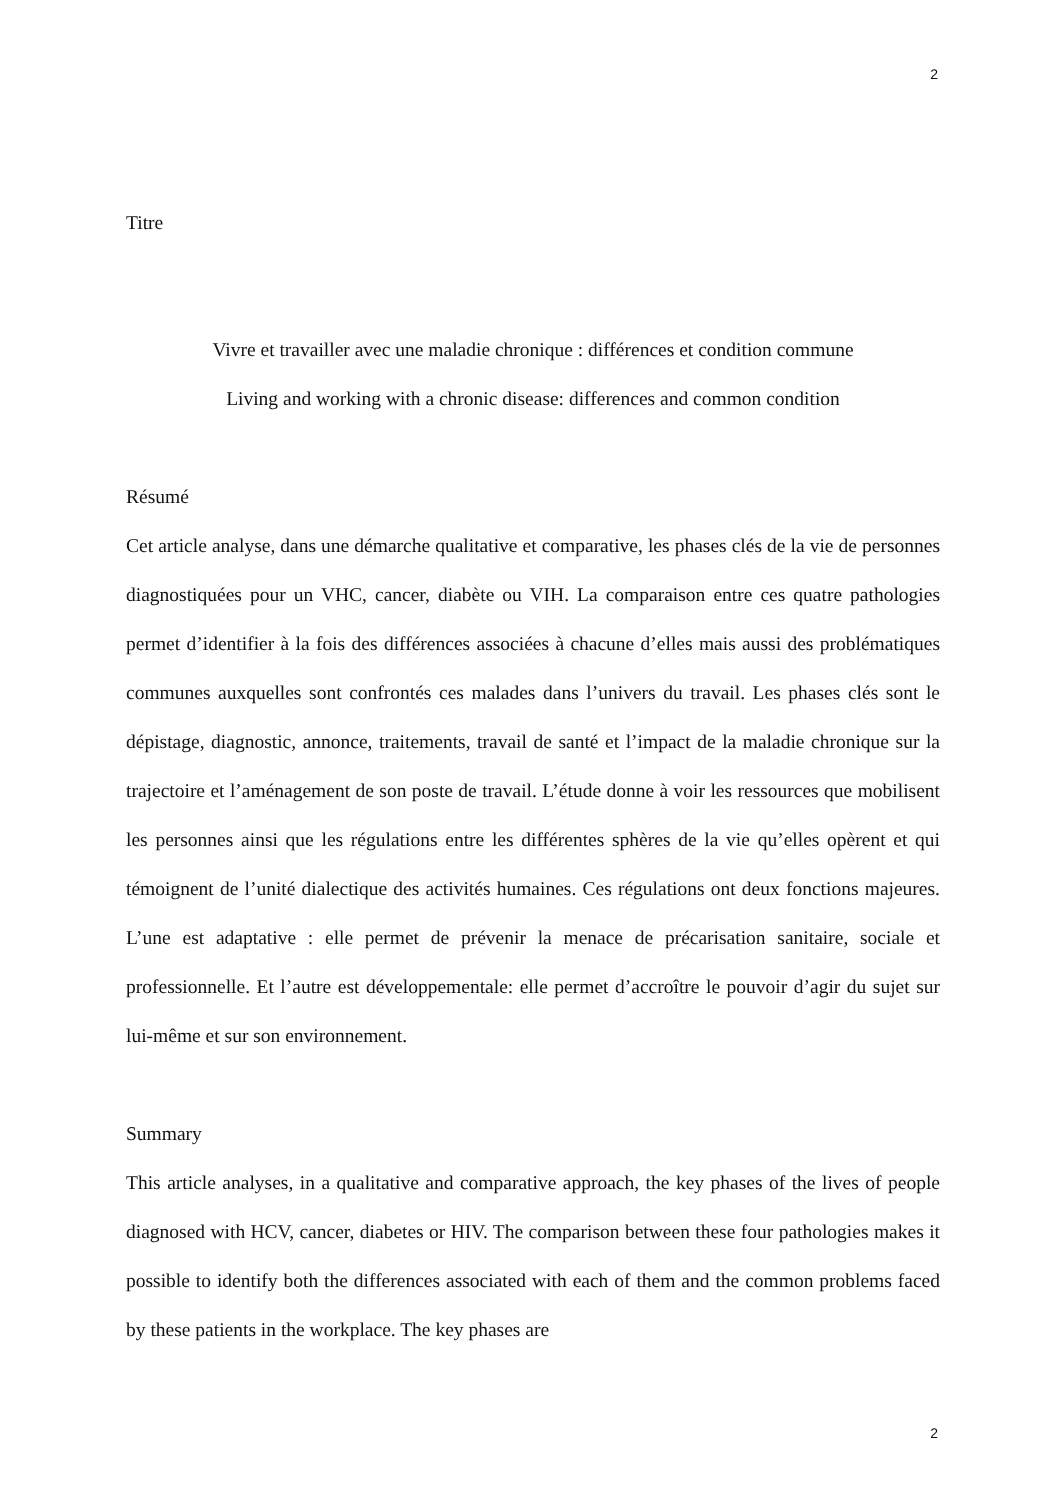2
Titre
Vivre et travailler avec une maladie chronique : différences et condition commune
Living and working with a chronic disease: differences and common condition
Résumé
Cet article analyse, dans une démarche qualitative et comparative, les phases clés de la vie de personnes diagnostiquées pour un VHC, cancer, diabète ou VIH. La comparaison entre ces quatre pathologies permet d’identifier à la fois des différences associées à chacune d’elles mais aussi des problématiques communes auxquelles sont confrontés ces malades dans l’univers du travail. Les phases clés sont le dépistage, diagnostic, annonce, traitements, travail de santé et l’impact de la maladie chronique sur la trajectoire et l’aménagement de son poste de travail. L’étude donne à voir les ressources que mobilisent les personnes ainsi que les régulations entre les différentes sphères de la vie qu’elles opèrent et qui témoignent de l’unité dialectique des activités humaines. Ces régulations ont deux fonctions majeures. L’une est adaptative : elle permet de prévenir la menace de précarisation sanitaire, sociale et professionnelle. Et l’autre est développementale: elle permet d’accroître le pouvoir d’agir du sujet sur lui-même et sur son environnement.
Summary
This article analyses, in a qualitative and comparative approach, the key phases of the lives of people diagnosed with HCV, cancer, diabetes or HIV. The comparison between these four pathologies makes it possible to identify both the differences associated with each of them and the common problems faced by these patients in the workplace. The key phases are
2